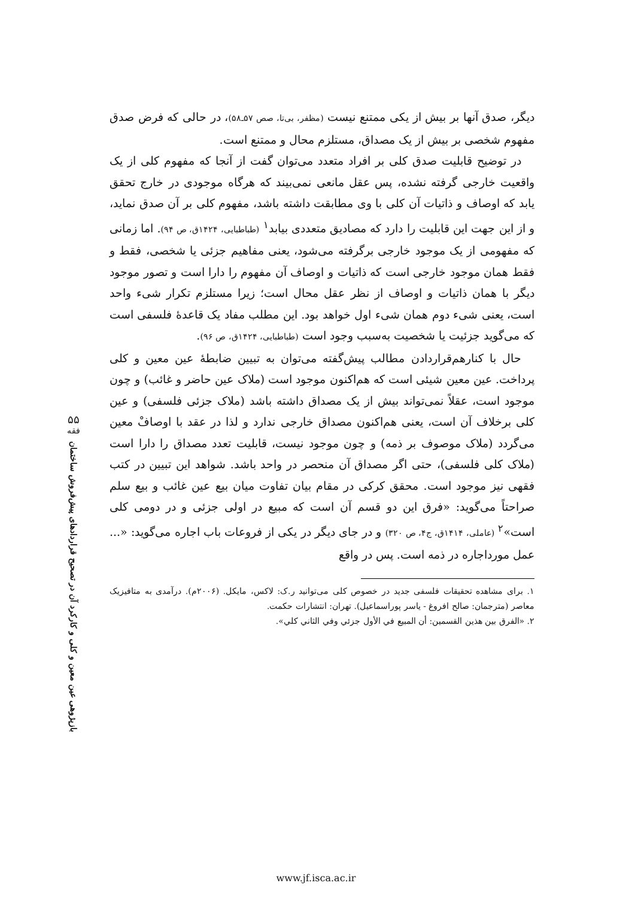دیگر، صدق آنها بر بیش از یکی ممتنع نیست (مظفر، بی‌تا، صص ۵۷ـ۵۸)، در حالی که فرض صدق مفهوم شخصی بر بیش از یک مصداق، مستلزم محال و ممتنع است.
در توضیح قابلیت صدق کلی بر افراد متعدد می‌توان گفت از آنجا که مفهوم کلی از یک واقعیت خارجی گرفته نشده، پس عقل مانعی نمی‌بیند که هرگاه موجودی در خارج تحقق یابد که اوصاف و ذاتیات آن کلی با وی مطابقت داشته باشد، مفهوم کلی بر آن صدق نماید، و از این جهت این قابلیت را دارد که مصادیق متعددی بیابد<sup>۱</sup> (طباطبایی، ۱۴۲۴ق، ص ۹۴). اما زمانی که مفهومی از یک موجود خارجی برگرفته می‌شود، یعنی مفاهیم جزئی یا شخصی، فقط و فقط همان موجود خارجی است که ذاتیات و اوصاف آن مفهوم را دارا است و تصور موجود دیگر با همان ذاتیات و اوصاف از نظر عقل محال است؛ زیرا مستلزم تکرار شیء واحد است، یعنی شیء دوم همان شیء اول خواهد بود. این مطلب مفاد یک قاعدهٔ فلسفی است که می‌گوید جزئیت یا شخصیت به‌سبب وجود است (طباطبایی، ۱۴۲۴ق، ص ۹۶).
حال با کنارهم‌قراردادن مطالب پیش‌گفته می‌توان به تبیین ضابطهٔ عین معین و کلی پرداخت. عین معین شیئی است که هم‌اکنون موجود است (ملاک عین حاضر و غائب) و چون موجود است، عقلاً نمی‌تواند بیش از یک مصداق داشته باشد (ملاک جزئی فلسفی) و عین کلی برخلاف آن است، یعنی هم‌اکنون مصداق خارجی ندارد و لذا در عقد با اوصافْ معین می‌گردد (ملاک موصوف بر ذمه) و چون موجود نیست، قابلیت تعدد مصداق را دارا است (ملاک کلی فلسفی)، حتی اگر مصداق آن منحصر در واحد باشد. شواهد این تبیین در کتب فقهی نیز موجود است. محقق کرکی در مقام بیان تفاوت میان بیع عین غائب و بیع سلم صراحتاً می‌گوید: «فرق این دو قسم آن است که مبیع در اولی جزئی و در دومی کلی است»<sup>۲</sup> (عاملی، ۱۴۱۴ق، ج۴، ص ۳۲۰) و در جای دیگر در یکی از فروعات باب اجاره می‌گوید: «... عمل مورداجاره در ذمه است. پس در واقع
۱. برای مشاهده تحقیقات فلسفی جدید در خصوص کلی می‌توانید ر.ک: لاکس، مایکل. (۲۰۰۶م). درآمدی به متافیزیک معاصر (مترجمان: صالح افروغ - یاسر پوراسماعیل). تهران: انتشارات حکمت.
۲. «الفرق بین هذین القسمین: أن المبیع في الأول جزئي وفي الثاني کلي».
۵۵
فقه
بازپژوهی عین معین و کلی و کارکرد آن در تصحیح قراردادهای پیش‌فروش ساختمان
www.jf.isca.ac.ir